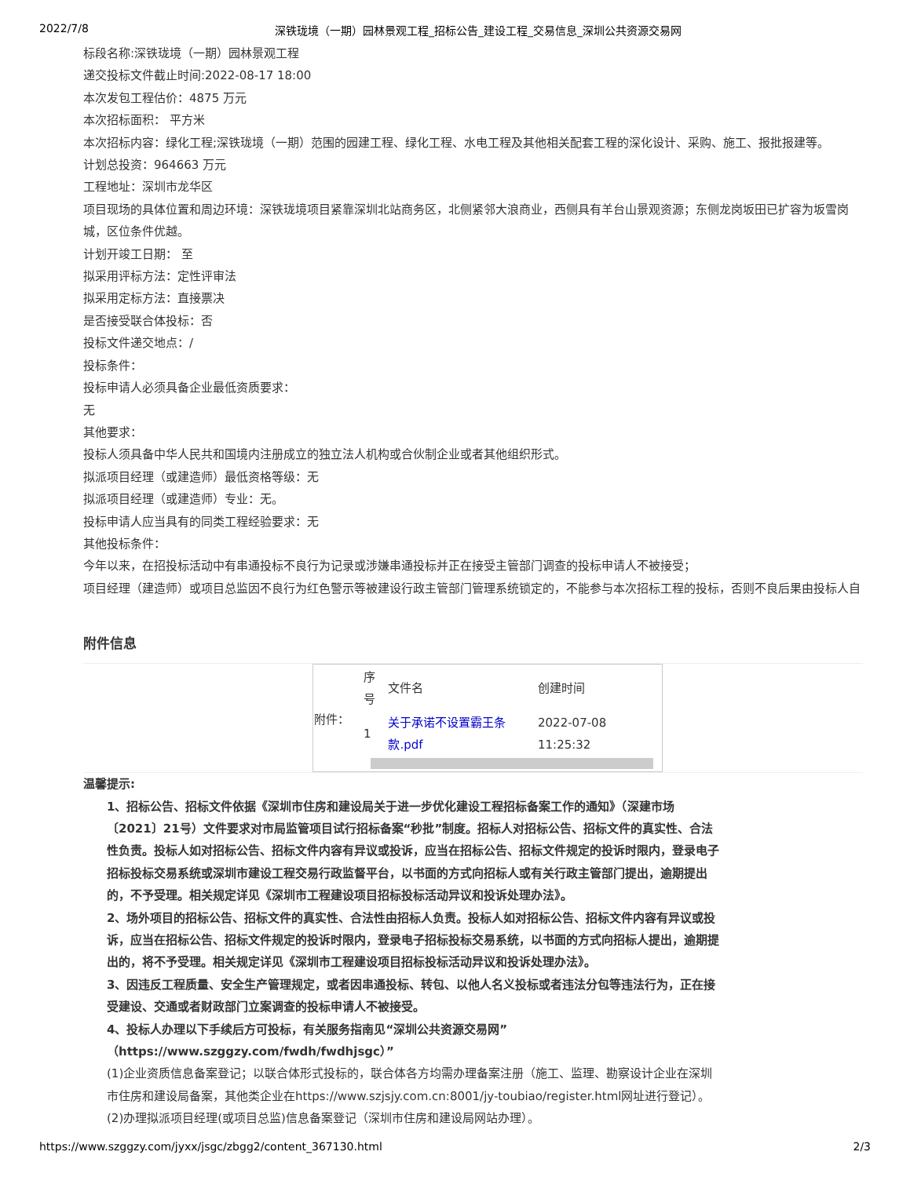2022/7/8 深铁珑境（一期）园林景观工程_招标公告_建设工程_交易信息_深圳公共资源交易网
标段名称:深铁珑境（一期）园林景观工程
递交投标文件截止时间:2022-08-17 18:00
本次发包工程估价：4875 万元
本次招标面积： 平方米
本次招标内容：绿化工程;深铁珑境（一期）范围的园建工程、绿化工程、水电工程及其他相关配套工程的深化设计、采购、施工、报批报建等。
计划总投资：964663 万元
工程地址：深圳市龙华区
项目现场的具体位置和周边环境：深铁珑境项目紧靠深圳北站商务区，北侧紧邻大浪商业，西侧具有羊台山景观资源；东侧龙岗坂田已扩容为坂雪岗城，区位条件优越。
计划开竣工日期： 至
拟采用评标方法：定性评审法
拟采用定标方法：直接票决
是否接受联合体投标：否
投标文件递交地点：/
投标条件：
投标申请人必须具备企业最低资质要求：
无
其他要求：
投标人须具备中华人民共和国境内注册成立的独立法人机构或合伙制企业或者其他组织形式。
拟派项目经理（或建造师）最低资格等级：无
拟派项目经理（或建造师）专业：无。
投标申请人应当具有的同类工程经验要求：无
其他投标条件：
今年以来，在招投标活动中有串通投标不良行为记录或涉嫌串通投标并正在接受主管部门调查的投标申请人不被接受；
项目经理（建造师）或项目总监因不良行为红色警示等被建设行政主管部门管理系统锁定的，不能参与本次招标工程的投标，否则不良后果由投标人自
附件信息
| 附件： | / 序号 / 文件名 / 创建时间 / / --- / --- / --- / / 1 / 关于承诺不设置霸王条款.pdf / 2022-07-08 11:25:32 / |
温馨提示:
1、招标公告、招标文件依据《深圳市住房和建设局关于进一步优化建设工程招标备案工作的通知》（深建市场〔2021〕21号）文件要求对市局监管项目试行招标备案“秒批”制度。招标人对招标公告、招标文件的真实性、合法性负责。投标人如对招标公告、招标文件内容有异议或投诉，应当在招标公告、招标文件规定的投诉时限内，登录电子招标投标交易系统或深圳市建设工程交易行政监督平台，以书面的方式向招标人或有关行政主管部门提出，逾期提出的，不予受理。相关规定详见《深圳市工程建设项目招标投标活动异议和投诉处理办法》。
2、场外项目的招标公告、招标文件的真实性、合法性由招标人负责。投标人如对招标公告、招标文件内容有异议或投诉，应当在招标公告、招标文件规定的投诉时限内，登录电子招标投标交易系统，以书面的方式向招标人提出，逾期提出的，将不予受理。相关规定详见《深圳市工程建设项目招标投标活动异议和投诉处理办法》。
3、因违反工程质量、安全生产管理规定，或者因串通投标、转包、以他人名义投标或者违法分包等违法行为，正在接受建设、交通或者财政部门立案调查的投标申请人不被接受。
4、投标人办理以下手续后方可投标，有关服务指南见“深圳公共资源交易网”（https://www.szggzy.com/fwdh/fwdhjsgc）”
(1)企业资质信息备案登记；以联合体形式投标的，联合体各方均需办理备案注册（施工、监理、勘察设计企业在深圳市住房和建设局备案，其他类企业在https://www.szjsjy.com.cn:8001/jy-toubiao/register.html网址进行登记）。
(2)办理拟派项目经理(或项目总监)信息备案登记（深圳市住房和建设局网站办理）。
https://www.szggzy.com/jyxx/jsgc/zbgg2/content_367130.html 2/3